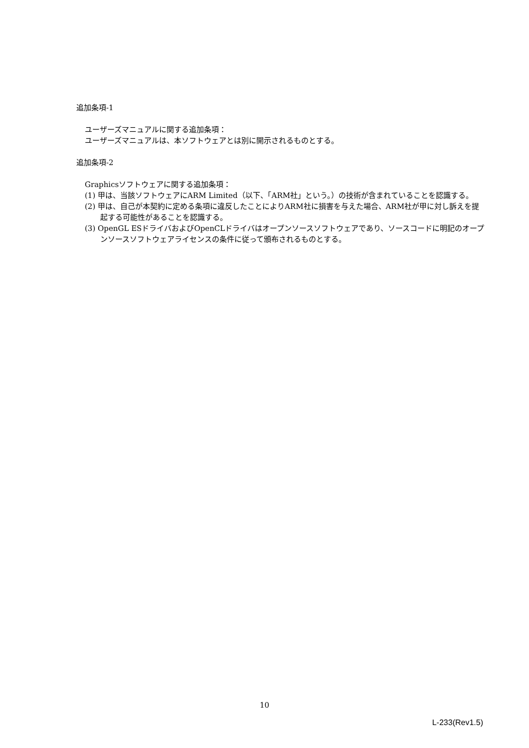追加条項-1
ユーザーズマニュアルに関する追加条項：
ユーザーズマニュアルは、本ソフトウェアとは別に開示されるものとする。
追加条項-2
Graphicsソフトウェアに関する追加条項：
(1) 甲は、当該ソフトウェアにARM Limited（以下、「ARM社」という。）の技術が含まれていることを認識する。
(2) 甲は、自己が本契約に定める条項に違反したことによりARM社に損害を与えた場合、ARM社が甲に対し訴えを提起する可能性があることを認識する。
(3) OpenGL ESドライバおよびOpenCLドライバはオープンソースソフトウェアであり、ソースコードに明記のオープンソースソフトウェアライセンスの条件に従って頒布されるものとする。
10
L-233(Rev1.5)